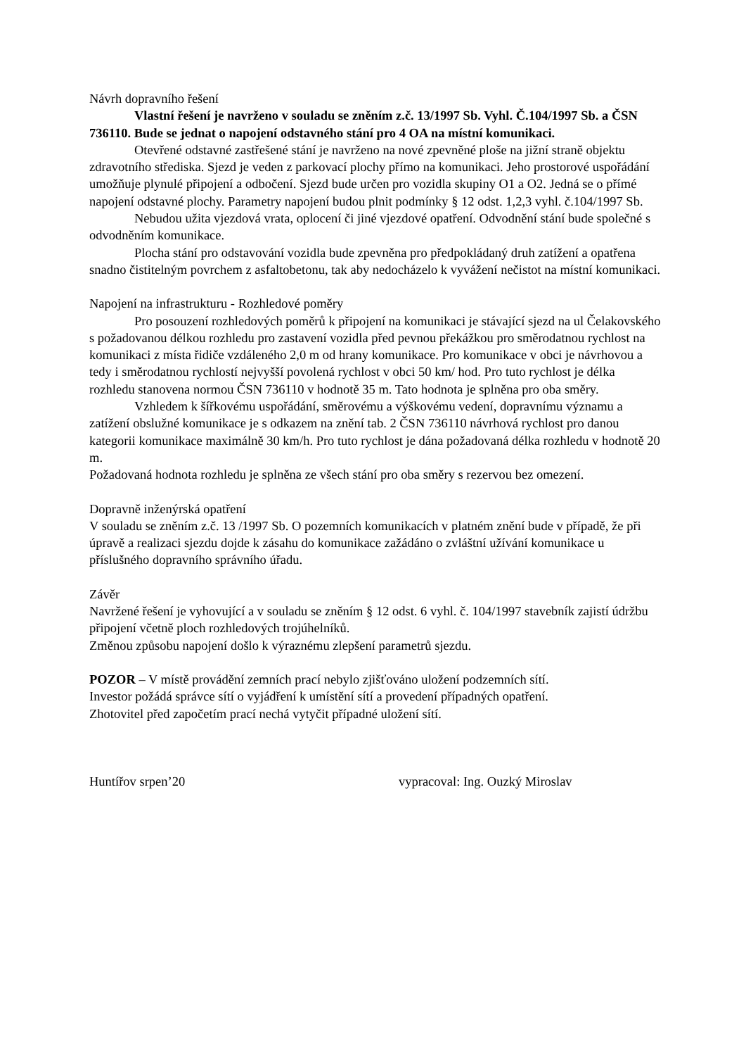Návrh dopravního řešení
Vlastní řešení je navrženo v souladu se zněním z.č. 13/1997 Sb. Vyhl. Č.104/1997 Sb. a ČSN 736110. Bude se jednat o napojení odstavného stání pro 4 OA na místní komunikaci.
Otevřené odstavné zastřešené stání je navrženo na nové zpevněné ploše na jižní straně objektu zdravotního střediska. Sjezd je veden z parkovací plochy přímo na komunikaci. Jeho prostorové uspořádání umožňuje plynulé připojení a odbočení. Sjezd bude určen pro vozidla skupiny O1 a O2. Jedná se o přímé napojení odstavné plochy. Parametry napojení budou plnit podmínky § 12 odst. 1,2,3 vyhl. č.104/1997 Sb.
Nebudou užita vjezdová vrata, oplocení či jiné vjezdové opatření. Odvodnění stání bude společné s odvodněním komunikace.
Plocha stání pro odstavování vozidla bude zpevněna pro předpokládaný druh zatížení a opatřena snadno čistitelným povrchem z asfaltobetonu, tak aby nedocházelo k vyvážení nečistot na místní komunikaci.
Napojení na infrastrukturu - Rozhledové poměry
Pro posouzení rozhledových poměrů k připojení na komunikaci je stávající sjezd na ul Čelakovského s požadovanou délkou rozhledu pro zastavení vozidla před pevnou překážkou pro směrodatnou rychlost na komunikaci z místa řidiče vzdáleného 2,0 m od hrany komunikace. Pro komunikace v obci je návrhovou a tedy i směrodatnou rychlostí nejvyšší povolená rychlost v obci 50 km/ hod. Pro tuto rychlost je délka rozhledu stanovena normou ČSN 736110 v hodnotě 35 m. Tato hodnota je splněna pro oba směry.
Vzhledem k šířkovému uspořádání, směrovému a výškovému vedení, dopravnímu významu a zatížení obslužné komunikace je s odkazem na znění tab. 2 ČSN 736110 návrhová rychlost pro danou kategorii komunikace maximálně 30 km/h. Pro tuto rychlost je dána požadovaná délka rozhledu v hodnotě 20 m.
Požadovaná hodnota rozhledu je splněna ze všech stání pro oba směry s rezervou bez omezení.
Dopravně inženýrská opatření
V souladu se zněním z.č. 13 /1997 Sb. O pozemních komunikacích v platném znění bude v případě, že při úpravě a realizaci sjezdu dojde k zásahu do komunikace zažádáno o zvláštní užívání komunikace u příslušného dopravního správního úřadu.
Závěr
Navržené řešení je vyhovující a v souladu se zněním § 12 odst. 6 vyhl. č. 104/1997 stavebník zajistí údržbu připojení včetně ploch rozhledových trojúhelníků.
Změnou způsobu napojení došlo k výraznému zlepšení parametrů sjezdu.
POZOR – V místě provádění zemních prací nebylo zjišťováno uložení podzemních sítí.
Investor požádá správce sítí o vyjádření k umístění sítí a provedení případných opatření.
Zhotovitel před započetím prací nechá vytyčit případné uložení sítí.
Huntířov srpen’20 vypracoval: Ing. Ouzký Miroslav